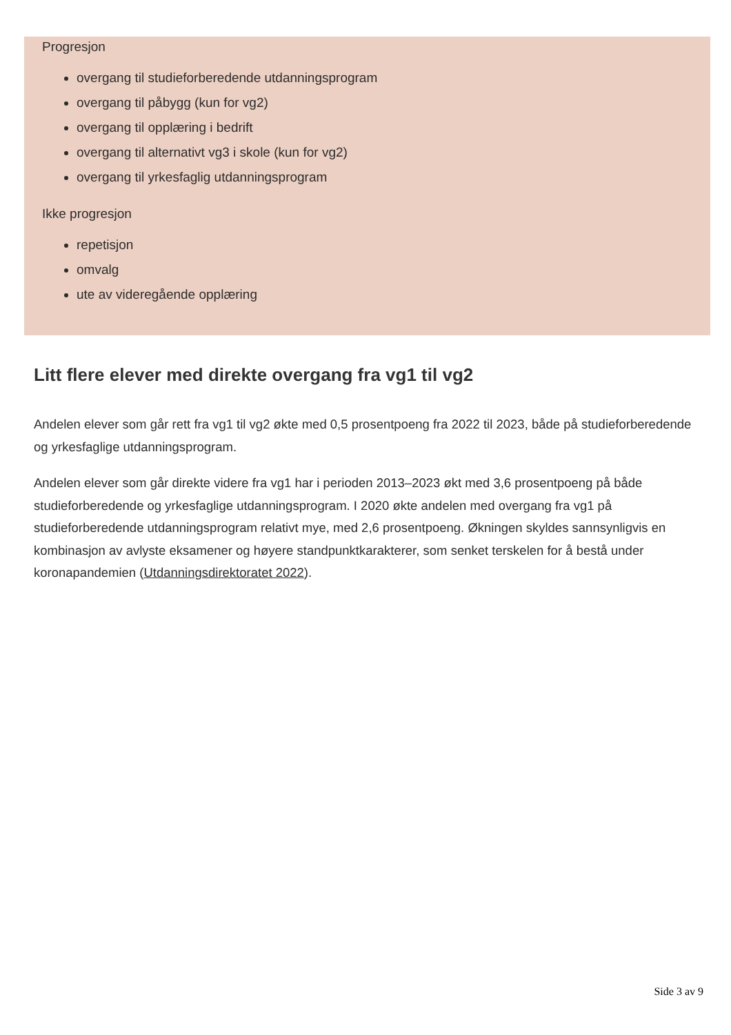Progresjon
overgang til studieforberedende utdanningsprogram
overgang til påbygg (kun for vg2)
overgang til opplæring i bedrift
overgang til alternativt vg3 i skole (kun for vg2)
overgang til yrkesfaglig utdanningsprogram
Ikke progresjon
repetisjon
omvalg
ute av videregående opplæring
Litt flere elever med direkte overgang fra vg1 til vg2
Andelen elever som går rett fra vg1 til vg2 økte med 0,5 prosentpoeng fra 2022 til 2023, både på studieforberedende og yrkesfaglige utdanningsprogram.
Andelen elever som går direkte videre fra vg1 har i perioden 2013–2023 økt med 3,6 prosentpoeng på både studieforberedende og yrkesfaglige utdanningsprogram. I 2020 økte andelen med overgang fra vg1 på studieforberedende utdanningsprogram relativt mye, med 2,6 prosentpoeng. Økningen skyldes sannsynligvis en kombinasjon av avlyste eksamener og høyere standpunktkarakterer, som senket terskelen for å bestå under koronapandemien (Utdanningsdirektoratet 2022).
Side 3 av 9